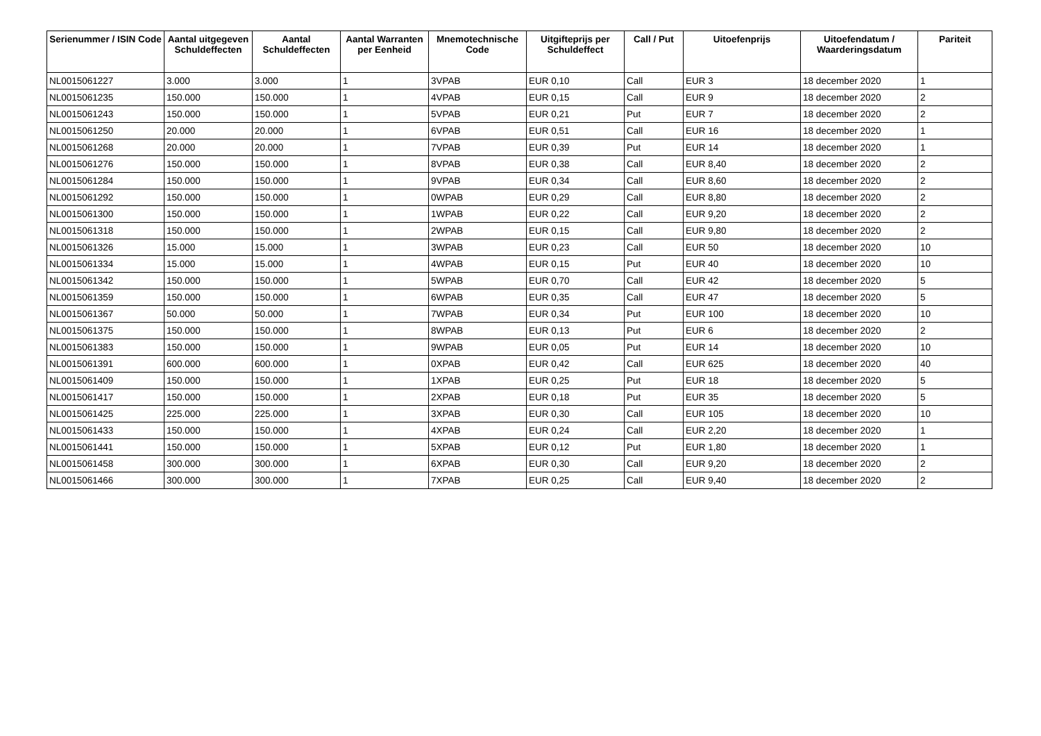| Serienummer / ISIN Code | Aantal uitgegeven Schuldeffecten | Aantal Schuldeffecten | Aantal Warranten per Eenheid | Mnemotechnische Code | Uitgifteprijs per Schuldeffect | Call / Put | Uitoefenprijs | Uitoefendatum / Waarderingsdatum | Pariteit |
| --- | --- | --- | --- | --- | --- | --- | --- | --- | --- |
| NL0015061227 | 3.000 | 3.000 | 1 | 3VPAB | EUR 0,10 | Call | EUR 3 | 18 december 2020 | 1 |
| NL0015061235 | 150.000 | 150.000 | 1 | 4VPAB | EUR 0,15 | Call | EUR 9 | 18 december 2020 | 2 |
| NL0015061243 | 150.000 | 150.000 | 1 | 5VPAB | EUR 0,21 | Put | EUR 7 | 18 december 2020 | 2 |
| NL0015061250 | 20.000 | 20.000 | 1 | 6VPAB | EUR 0,51 | Call | EUR 16 | 18 december 2020 | 1 |
| NL0015061268 | 20.000 | 20.000 | 1 | 7VPAB | EUR 0,39 | Put | EUR 14 | 18 december 2020 | 1 |
| NL0015061276 | 150.000 | 150.000 | 1 | 8VPAB | EUR 0,38 | Call | EUR 8,40 | 18 december 2020 | 2 |
| NL0015061284 | 150.000 | 150.000 | 1 | 9VPAB | EUR 0,34 | Call | EUR 8,60 | 18 december 2020 | 2 |
| NL0015061292 | 150.000 | 150.000 | 1 | 0WPAB | EUR 0,29 | Call | EUR 8,80 | 18 december 2020 | 2 |
| NL0015061300 | 150.000 | 150.000 | 1 | 1WPAB | EUR 0,22 | Call | EUR 9,20 | 18 december 2020 | 2 |
| NL0015061318 | 150.000 | 150.000 | 1 | 2WPAB | EUR 0,15 | Call | EUR 9,80 | 18 december 2020 | 2 |
| NL0015061326 | 15.000 | 15.000 | 1 | 3WPAB | EUR 0,23 | Call | EUR 50 | 18 december 2020 | 10 |
| NL0015061334 | 15.000 | 15.000 | 1 | 4WPAB | EUR 0,15 | Put | EUR 40 | 18 december 2020 | 10 |
| NL0015061342 | 150.000 | 150.000 | 1 | 5WPAB | EUR 0,70 | Call | EUR 42 | 18 december 2020 | 5 |
| NL0015061359 | 150.000 | 150.000 | 1 | 6WPAB | EUR 0,35 | Call | EUR 47 | 18 december 2020 | 5 |
| NL0015061367 | 50.000 | 50.000 | 1 | 7WPAB | EUR 0,34 | Put | EUR 100 | 18 december 2020 | 10 |
| NL0015061375 | 150.000 | 150.000 | 1 | 8WPAB | EUR 0,13 | Put | EUR 6 | 18 december 2020 | 2 |
| NL0015061383 | 150.000 | 150.000 | 1 | 9WPAB | EUR 0,05 | Put | EUR 14 | 18 december 2020 | 10 |
| NL0015061391 | 600.000 | 600.000 | 1 | 0XPAB | EUR 0,42 | Call | EUR 625 | 18 december 2020 | 40 |
| NL0015061409 | 150.000 | 150.000 | 1 | 1XPAB | EUR 0,25 | Put | EUR 18 | 18 december 2020 | 5 |
| NL0015061417 | 150.000 | 150.000 | 1 | 2XPAB | EUR 0,18 | Put | EUR 35 | 18 december 2020 | 5 |
| NL0015061425 | 225.000 | 225.000 | 1 | 3XPAB | EUR 0,30 | Call | EUR 105 | 18 december 2020 | 10 |
| NL0015061433 | 150.000 | 150.000 | 1 | 4XPAB | EUR 0,24 | Call | EUR 2,20 | 18 december 2020 | 1 |
| NL0015061441 | 150.000 | 150.000 | 1 | 5XPAB | EUR 0,12 | Put | EUR 1,80 | 18 december 2020 | 1 |
| NL0015061458 | 300.000 | 300.000 | 1 | 6XPAB | EUR 0,30 | Call | EUR 9,20 | 18 december 2020 | 2 |
| NL0015061466 | 300.000 | 300.000 | 1 | 7XPAB | EUR 0,25 | Call | EUR 9,40 | 18 december 2020 | 2 |